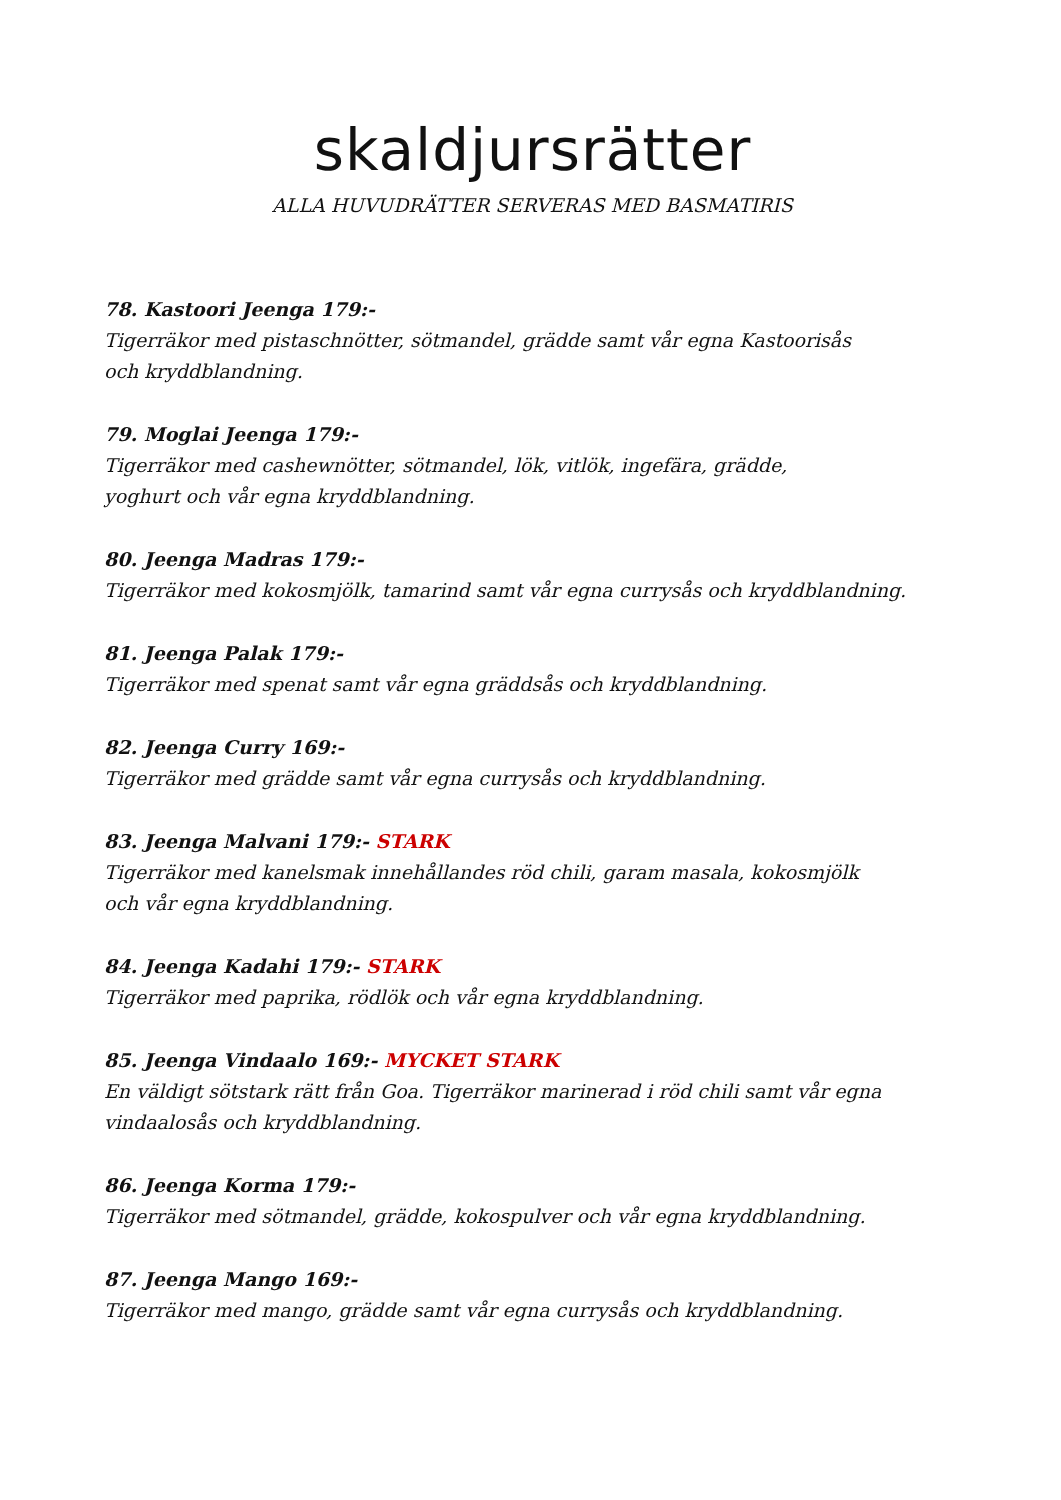skaldjursrätter
ALLA HUVUDRÄTTER SERVERAS MED BASMATIRIS
78. Kastoori Jeenga 179:-
Tigerräkor med pistaschnötter, sötmandel, grädde samt vår egna Kastoorisås
och kryddblandning.
79. Moglai Jeenga 179:-
Tigerräkor med cashewnötter, sötmandel, lök, vitlök, ingefära, grädde,
yoghurt och vår egna kryddblandning.
80. Jeenga Madras 179:-
Tigerräkor med kokosmjölk, tamarind samt vår egna currysås och kryddblandning.
81. Jeenga Palak 179:-
Tigerräkor med spenat samt vår egna gräddsås och kryddblandning.
82. Jeenga Curry 169:-
Tigerräkor med grädde samt vår egna currysås och kryddblandning.
83. Jeenga Malvani 179:- STARK
Tigerräkor med kanelsmak innehållandes röd chili, garam masala, kokosmjölk
och vår egna kryddblandning.
84. Jeenga Kadahi 179:- STARK
Tigerräkor med paprika, rödlök och vår egna kryddblandning.
85. Jeenga Vindaalo 169:- MYCKET STARK
En väldigt sötstark rätt från Goa. Tigerräkor marinerad i röd chili samt vår egna
vindaalosås och kryddblandning.
86. Jeenga Korma 179:-
Tigerräkor med sötmandel, grädde, kokospulver och vår egna kryddblandning.
87. Jeenga Mango 169:-
Tigerräkor med mango, grädde samt vår egna currysås och kryddblandning.